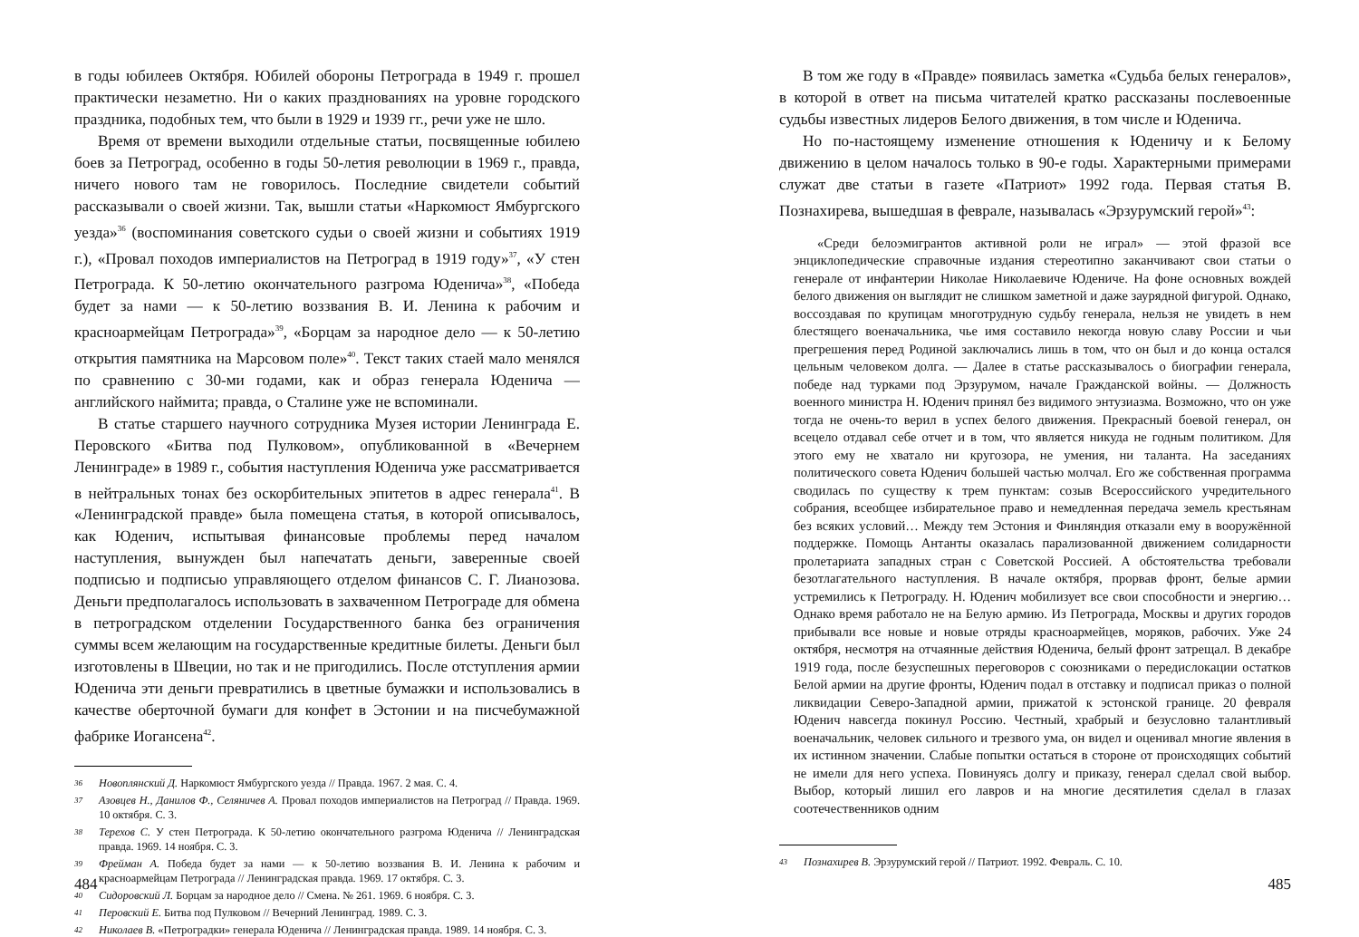в годы юбилеев Октября. Юбилей обороны Петрограда в 1949 г. прошел практически незаметно. Ни о каких празднованиях на уровне городского праздника, подобных тем, что были в 1929 и 1939 гг., речи уже не шло.
Время от времени выходили отдельные статьи, посвященные юбилею боев за Петроград, особенно в годы 50-летия революции в 1969 г., правда, ничего нового там не говорилось. Последние свидетели событий рассказывали о своей жизни. Так, вышли статьи «Наркомюст Ямбургского уезда»<sup>36</sup> (воспоминания советского судьи о своей жизни и событиях 1919 г.), «Провал походов империалистов на Петроград в 1919 году»<sup>37</sup>, «У стен Петрограда. К 50-летию окончательного разгрома Юденича»<sup>38</sup>, «Победа будет за нами — к 50-летию воззвания В. И. Ленина к рабочим и красноармейцам Петрограда»<sup>39</sup>, «Борцам за народное дело — к 50-летию открытия памятника на Марсовом поле»<sup>40</sup>. Текст таких стаей мало менялся по сравнению с 30-ми годами, как и образ генерала Юденича — английского наймита; правда, о Сталине уже не вспоминали.
В статье старшего научного сотрудника Музея истории Ленинграда Е. Перовского «Битва под Пулковом», опубликованной в «Вечернем Ленинграде» в 1989 г., события наступления Юденича уже рассматривается в нейтральных тонах без оскорбительных эпитетов в адрес генерала<sup>41</sup>. В «Ленинградской правде» была помещена статья, в которой описывалось, как Юденич, испытывая финансовые проблемы перед началом наступления, вынужден был напечатать деньги, заверенные своей подписью и подписью управляющего отделом финансов С. Г. Лианозова. Деньги предполагалось использовать в захваченном Петрограде для обмена в петроградском отделении Государственного банка без ограничения суммы всем желающим на государственные кредитные билеты. Деньги был изготовлены в Швеции, но так и не пригодились. После отступления армии Юденича эти деньги превратились в цветные бумажки и использовались в качестве оберточной бумаги для конфет в Эстонии и на писчебумажной фабрике Иогансена<sup>42</sup>.
36 Новоплянский Д. Наркомюст Ямбургского уезда // Правда. 1967. 2 мая. С. 4.
37 Азовцев Н., Данилов Ф., Селяничев А. Провал походов империалистов на Петроград // Правда. 1969. 10 октября. С. 3.
38 Терехов С. У стен Петрограда. К 50-летию окончательного разгрома Юденича // Ленинградская правда. 1969. 14 ноября. С. 3.
39 Фрейман А. Победа будет за нами — к 50-летию воззвания В. И. Ленина к рабочим и красноармейцам Петрограда // Ленинградская правда. 1969. 17 октября. С. 3.
40 Сидоровский Л. Борцам за народное дело // Смена. № 261. 1969. 6 ноября. С. 3.
41 Перовский Е. Битва под Пулковом // Вечерний Ленинград. 1989. С. 3.
42 Николаев В. «Петроградки» генерала Юденича // Ленинградская правда. 1989. 14 ноября. С. 3.
484
В том же году в «Правде» появилась заметка «Судьба белых генералов», в которой в ответ на письма читателей кратко рассказаны послевоенные судьбы известных лидеров Белого движения, в том числе и Юденича.
Но по-настоящему изменение отношения к Юденичу и к Белому движению в целом началось только в 90-е годы. Характерными примерами служат две статьи в газете «Патриот» 1992 года. Первая статья В. Познахирева, вышедшая в феврале, называлась «Эрзурумский герой»<sup>43</sup>:
«Среди белоэмигрантов активной роли не играл» — этой фразой все энциклопедические справочные издания стереотипно заканчивают свои статьи о генерале от инфантерии Николае Николаевиче Юдениче. На фоне основных вождей белого движения он выглядит не слишком заметной и даже заурядной фигурой. Однако, воссоздавая по крупицам многотрудную судьбу генерала, нельзя не увидеть в нем блестящего военачальника, чье имя составило некогда новую славу России и чьи прегрешения перед Родиной заключались лишь в том, что он был и до конца остался цельным человеком долга. — Далее в статье рассказывалось о биографии генерала, победе над турками под Эрзурумом, начале Гражданской войны. — Должность военного министра Н. Юденич принял без видимого энтузиазма. Возможно, что он уже тогда не очень-то верил в успех белого движения. Прекрасный боевой генерал, он всецело отдавал себе отчет и в том, что является никуда не годным политиком. Для этого ему не хватало ни кругозора, не умения, ни таланта. На заседаниях политического совета Юденич большей частью молчал. Его же собственная программа сводилась по существу к трем пунктам: созыв Всероссийского учредительного собрания, всеобщее избирательное право и немедленная передача земель крестьянам без всяких условий… Между тем Эстония и Финляндия отказали ему в вооружённой поддержке. Помощь Антанты оказалась парализованной движением солидарности пролетариата западных стран с Советской Россией. А обстоятельства требовали безотлагательного наступления. В начале октября, прорвав фронт, белые армии устремились к Петрограду. Н. Юденич мобилизует все свои способности и энергию… Однако время работало не на Белую армию. Из Петрограда, Москвы и других городов прибывали все новые и новые отряды красноармейцев, моряков, рабочих. Уже 24 октября, несмотря на отчаянные действия Юденича, белый фронт затрещал. В декабре 1919 года, после безуспешных переговоров с союзниками о передислокации остатков Белой армии на другие фронты, Юденич подал в отставку и подписал приказ о полной ликвидации Северо-Западной армии, прижатой к эстонской границе. 20 февраля Юденич навсегда покинул Россию. Честный, храбрый и безусловно талантливый военачальник, человек сильного и трезвого ума, он видел и оценивал многие явления в их истинном значении. Слабые попытки остаться в стороне от происходящих событий не имели для него успеха. Повинуясь долгу и приказу, генерал сделал свой выбор. Выбор, который лишил его лавров и на многие десятилетия сделал в глазах соотечественников одним
43 Познахирев В. Эрзурумский герой // Патриот. 1992. Февраль. С. 10.
485